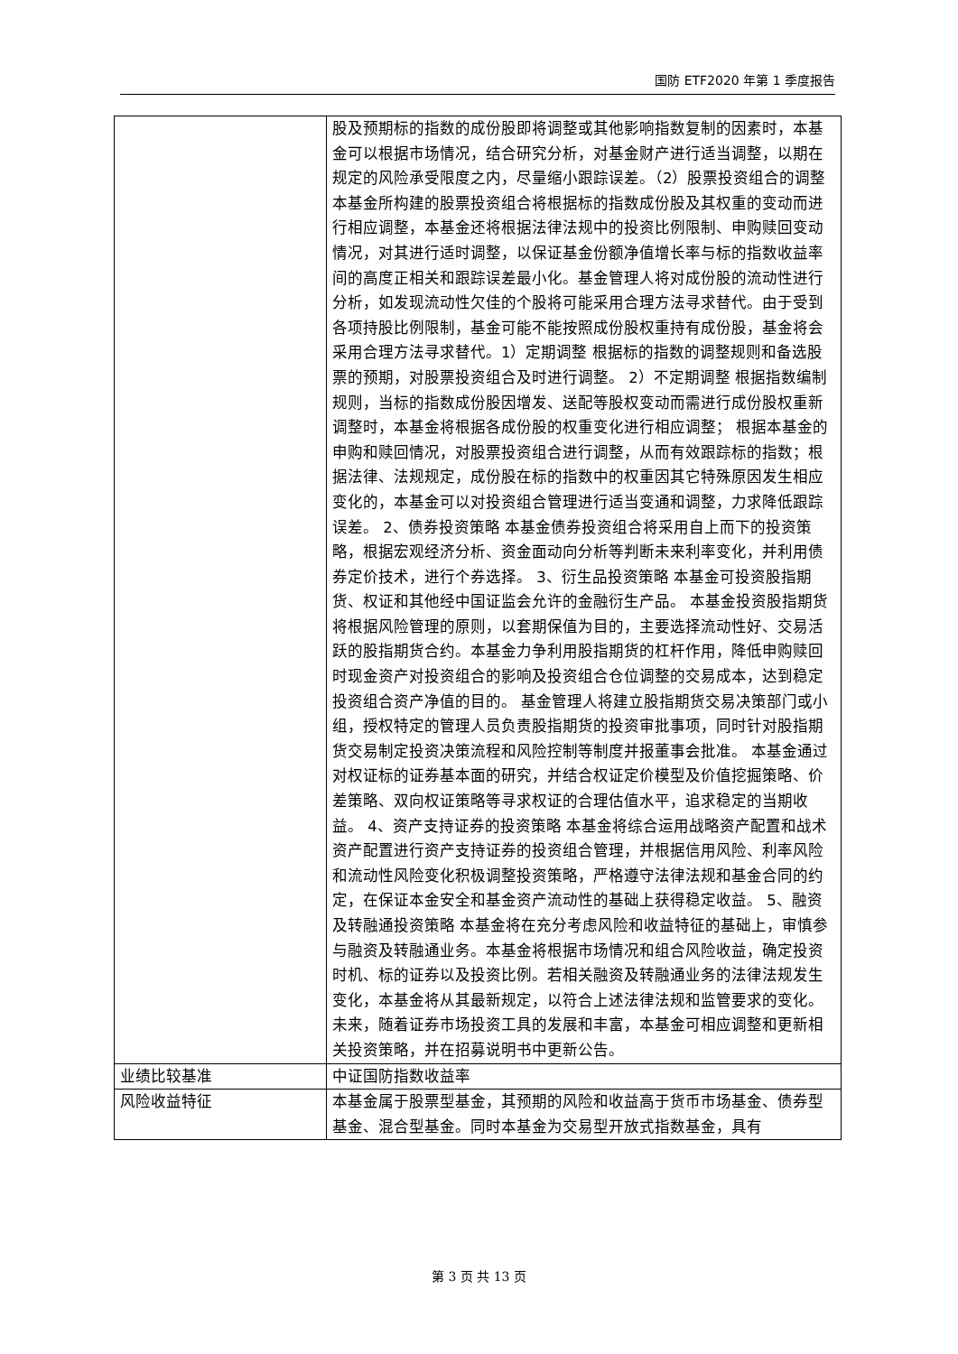国防 ETF2020 年第 1 季度报告
| | 股及预期标的指数的成份股即将调整或其他影响指数复制的因素时，本基金可以根据市场情况，结合研究分析，对基金财产进行适当调整，以期在规定的风险承受限度之内，尽量缩小跟踪误差。（2）股票投资组合的调整 本基金所构建的股票投资组合将根据标的指数成份股及其权重的变动而进行相应调整，本基金还将根据法律法规中的投资比例限制、申购赎回变动情况，对其进行适时调整，以保证基金份额净值增长率与标的指数收益率间的高度正相关和跟踪误差最小化。基金管理人将对成份股的流动性进行分析，如发现流动性欠佳的个股将可能采用合理方法寻求替代。由于受到各项持股比例限制，基金可能不能按照成份股权重持有成份股，基金将会采用合理方法寻求替代。1）定期调整 根据标的指数的调整规则和备选股票的预期，对股票投资组合及时进行调整。 2）不定期调整 根据指数编制规则，当标的指数成份股因增发、送配等股权变动而需进行成份股权重新调整时，本基金将根据各成份股的权重变化进行相应调整； 根据本基金的申购和赎回情况，对股票投资组合进行调整，从而有效跟踪标的指数；根据法律、法规规定，成份股在标的指数中的权重因其它特殊原因发生相应变化的，本基金可以对投资组合管理进行适当变通和调整，力求降低跟踪误差。 2、债券投资策略 本基金债券投资组合将采用自上而下的投资策略，根据宏观经济分析、资金面动向分析等判断未来利率变化，并利用债券定价技术，进行个券选择。 3、衍生品投资策略 本基金可投资股指期货、权证和其他经中国证监会允许的金融衍生产品。 本基金投资股指期货将根据风险管理的原则，以套期保值为目的，主要选择流动性好、交易活跃的股指期货合约。本基金力争利用股指期货的杠杆作用，降低申购赎回时现金资产对投资组合的影响及投资组合仓位调整的交易成本，达到稳定投资组合资产净值的目的。 基金管理人将建立股指期货交易决策部门或小组，授权特定的管理人员负责股指期货的投资审批事项，同时针对股指期货交易制定投资决策流程和风险控制等制度并报董事会批准。 本基金通过对权证标的证券基本面的研究，并结合权证定价模型及价值挖掘策略、价差策略、双向权证策略等寻求权证的合理估值水平，追求稳定的当期收益。 4、资产支持证券的投资策略 本基金将综合运用战略资产配置和战术资产配置进行资产支持证券的投资组合管理，并根据信用风险、利率风险和流动性风险变化积极调整投资策略，严格遵守法律法规和基金合同的约定，在保证本金安全和基金资产流动性的基础上获得稳定收益。 5、融资及转融通投资策略 本基金将在充分考虑风险和收益特征的基础上，审慎参与融资及转融通业务。本基金将根据市场情况和组合风险收益，确定投资时机、标的证券以及投资比例。若相关融资及转融通业务的法律法规发生变化，本基金将从其最新规定，以符合上述法律法规和监管要求的变化。 未来，随着证券市场投资工具的发展和丰富，本基金可相应调整和更新相关投资策略，并在招募说明书中更新公告。 |
| 业绩比较基准 | 中证国防指数收益率 |
| 风险收益特征 | 本基金属于股票型基金，其预期的风险和收益高于货币市场基金、债券型基金、混合型基金。同时本基金为交易型开放式指数基金，具有 |
第 3 页 共 13 页